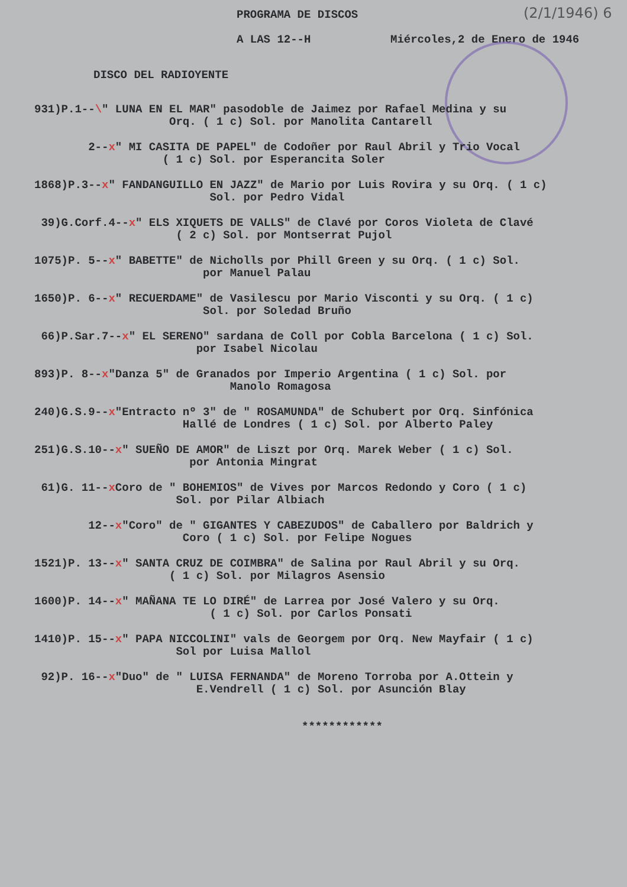PROGRAMA DE DISCOS (2/1/1946) 6
A LAS 12--H Miércoles,2 de Enero de 1946
DISCO DEL RADIOYENTE
931)P.1--\" LUNA EN EL MAR" pasodoble de Jaimez por Rafael Medina y su
Orq. ( 1 c) Sol. por Manolita Cantarell
2--x" MI CASITA DE PAPEL" de Codoñer por Raul Abril y Trio Vocal
( 1 c) Sol. por Esperancita Soler
1868)P.3--x" FANDANGUILLO EN JAZZ" de Mario por Luis Rovira y su Orq. ( 1 c)
Sol. por Pedro Vidal
39)G.Corf.4--x" ELS XIQUETS DE VALLS" de Clavé por Coros Violeta de Clavé
( 2 c) Sol. por Montserrat Pujol
1075)P. 5--x" BABETTE" de Nicholls por Phill Green y su Orq. ( 1 c) Sol.
por Manuel Palau
1650)P. 6--x" RECUERDAME" de Vasilescu por Mario Visconti y su Orq. ( 1 c)
Sol. por Soledad Bruño
66)P.Sar.7--x" EL SERENO" sardana de Coll por Cobla Barcelona ( 1 c) Sol.
por Isabel Nicolau
893)P. 8--x"Danza 5" de Granados por Imperio Argentina ( 1 c) Sol. por
Manolo Romagosa
240)G.S.9--x"Entracto nº 3" de " ROSAMUNDA" de Schubert por Orq. Sinfónica
Hallé de Londres ( 1 c) Sol. por Alberto Paley
251)G.S.10--x" SUEÑO DE AMOR" de Liszt por Orq. Marek Weber ( 1 c) Sol.
por Antonia Mingrat
61)G. 11--x Coro de " BOHEMIOS" de Vives por Marcos Redondo y Coro ( 1 c)
Sol. por Pilar Albiach
12--x"Coro" de " GIGANTES Y CABEZUDOS" de Caballero por Baldrich y
Coro ( 1 c) Sol. por Felipe Nogues
1521)P. 13--x" SANTA CRUZ DE COIMBRA" de Salina por Raul Abril y su Orq.
( 1 c) Sol. por Milagros Asensio
1600)P. 14--x" MAÑANA TE LO DIRÉ" de Larrea por José Valero y su Orq.
( 1 c) Sol. por Carlos Ponsati
1410)P. 15--x" PAPA NICCOLINI" vals de Georgem por Orq. New Mayfair ( 1 c)
Sol por Luisa Mallol
92)P. 16--x"Duo" de " LUISA FERNANDA" de Moreno Torroba por A.Ottein y
E.Vendrell ( 1 c) Sol. por Asunción Blay
************